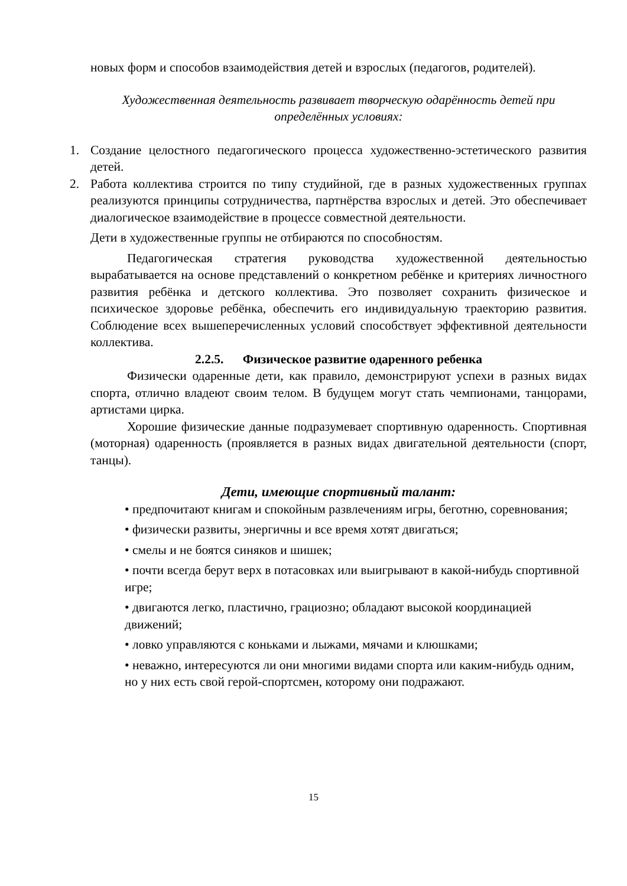новых форм и способов взаимодействия детей и взрослых (педагогов, родителей).
Художественная деятельность развивает творческую одарённость детей при определённых условиях:
1. Создание целостного педагогического процесса художественно-эстетического развития детей.
2. Работа коллектива строится по типу студийной, где в разных художественных группах реализуются принципы сотрудничества, партнёрства взрослых и детей. Это обеспечивает диалогическое взаимодействие в процессе совместной деятельности.
Дети в художественные группы не отбираются по способностям.
Педагогическая стратегия руководства художественной деятельностью вырабатывается на основе представлений о конкретном ребёнке и критериях личностного развития ребёнка и детского коллектива. Это позволяет сохранить физическое и психическое здоровье ребёнка, обеспечить его индивидуальную траекторию развития. Соблюдение всех вышеперечисленных условий способствует эффективной деятельности коллектива.
2.2.5. Физическое развитие одаренного ребенка
Физически одаренные дети, как правило, демонстрируют успехи в разных видах спорта, отлично владеют своим телом. В будущем могут стать чемпионами, танцорами, артистами цирка.
Хорошие физические данные подразумевает спортивную одаренность. Спортивная (моторная) одаренность (проявляется в разных видах двигательной деятельности (спорт, танцы).
Дети, имеющие спортивный талант:
• предпочитают книгам и спокойным развлечениям игры, беготню, соревнования;
• физически развиты, энергичны и все время хотят двигаться;
• смелы и не боятся синяков и шишек;
• почти всегда берут верх в потасовках или выигрывают в какой-нибудь спортивной игре;
• двигаются легко, пластично, грациозно; обладают высокой координацией движений;
• ловко управляются с коньками и лыжами, мячами и клюшками;
• неважно, интересуются ли они многими видами спорта или каким-нибудь одним, но у них есть свой герой-спортсмен, которому они подражают.
15